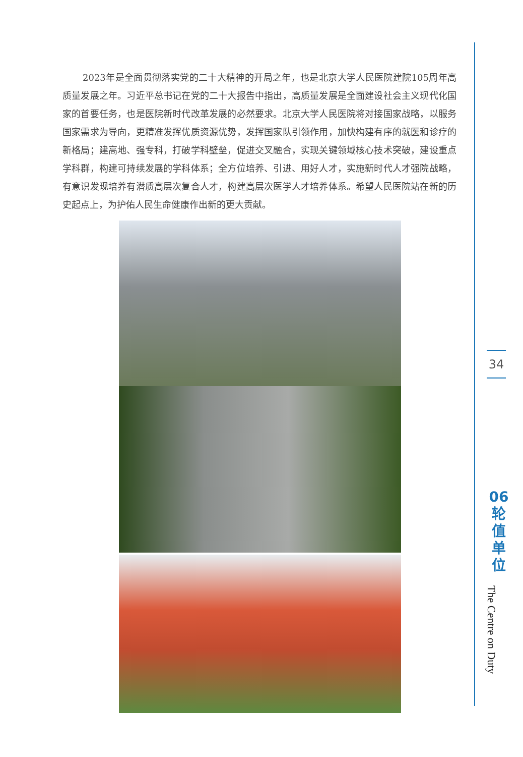2023年是全面贯彻落实党的二十大精神的开局之年，也是北京大学人民医院建院105周年高质量发展之年。习近平总书记在党的二十大报告中指出，高质量发展是全面建设社会主义现代化国家的首要任务，也是医院新时代改革发展的必然要求。北京大学人民医院将对接国家战略，以服务国家需求为导向，更精准发挥优质资源优势，发挥国家队引领作用，加快构建有序的就医和诊疗的新格局；建高地、强专科，打破学科壁垒，促进交叉融合，实现关键领域核心技术突破，建设重点学科群，构建可持续发展的学科体系；全方位培养、引进、用好人才，实施新时代人才强院战略，有意识发现培养有潜质高层次复合人才，构建高层次医学人才培养体系。希望人民医院站在新的历史起点上，为护佑人民生命健康作出新的更大贡献。
34
06
轮
值
单
位
The Centre on Duty